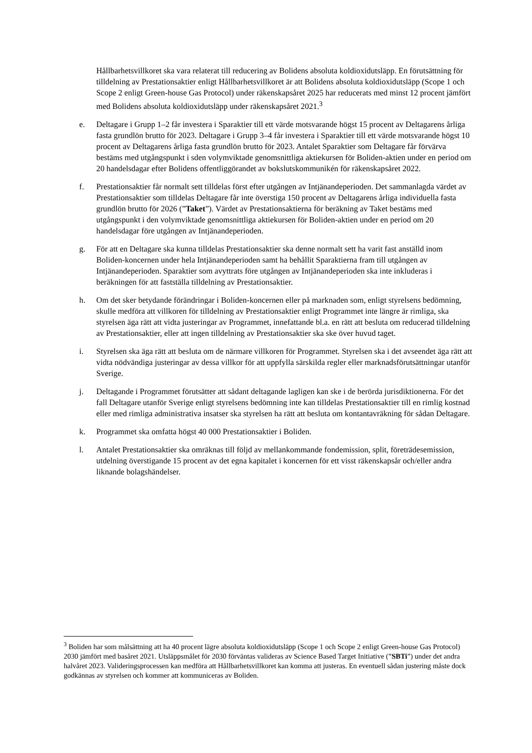Hållbarhetsvillkoret ska vara relaterat till reducering av Bolidens absoluta koldioxidutsläpp. En förutsättning för tilldelning av Prestationsaktier enligt Hållbarhetsvillkoret är att Bolidens absoluta koldioxidutsläpp (Scope 1 och Scope 2 enligt Green-house Gas Protocol) under räkenskapsåret 2025 har reducerats med minst 12 procent jämfört med Bolidens absoluta koldioxidutsläpp under räkenskapsåret 2021.<sup>3</sup>
e. Deltagare i Grupp 1–2 får investera i Sparaktier till ett värde motsvarande högst 15 procent av Deltagarens årliga fasta grundlön brutto för 2023. Deltagare i Grupp 3–4 får investera i Sparaktier till ett värde motsvarande högst 10 procent av Deltagarens årliga fasta grundlön brutto för 2023. Antalet Sparaktier som Deltagare får förvärva bestäms med utgångspunkt i sden volymviktade genomsnittliga aktiekursen för Boliden-aktien under en period om 20 handelsdagar efter Bolidens offentliggörandet av bokslutskommunikén för räkenskapsåret 2022.
f. Prestationsaktier får normalt sett tilldelas först efter utgången av Intjänandeperioden. Det sammanlagda värdet av Prestationsaktier som tilldelas Deltagare får inte överstiga 150 procent av Deltagarens årliga individuella fasta grundlön brutto för 2026 (”Taket”). Värdet av Prestationsaktierna för beräkning av Taket bestäms med utgångspunkt i den volymviktade genomsnittliga aktiekursen för Boliden-aktien under en period om 20 handelsdagar före utgången av Intjänandeperioden.
g. För att en Deltagare ska kunna tilldelas Prestationsaktier ska denne normalt sett ha varit fast anställd inom Boliden-koncernen under hela Intjänandeperioden samt ha behållit Sparaktierna fram till utgången av Intjänandeperioden. Sparaktier som avyttrats före utgången av Intjänandeperioden ska inte inkluderas i beräkningen för att fastställa tilldelning av Prestationsaktier.
h. Om det sker betydande förändringar i Boliden-koncernen eller på marknaden som, enligt styrelsens bedömning, skulle medföra att villkoren för tilldelning av Prestationsaktier enligt Programmet inte längre är rimliga, ska styrelsen äga rätt att vidta justeringar av Programmet, innefattande bl.a. en rätt att besluta om reducerad tilldelning av Prestationsaktier, eller att ingen tilldelning av Prestationsaktier ska ske över huvud taget.
i. Styrelsen ska äga rätt att besluta om de närmare villkoren för Programmet. Styrelsen ska i det avseendet äga rätt att vidta nödvändiga justeringar av dessa villkor för att uppfylla särskilda regler eller marknadsförutsättningar utanför Sverige.
j. Deltagande i Programmet förutsätter att sådant deltagande lagligen kan ske i de berörda jurisdiktionerna. För det fall Deltagare utanför Sverige enligt styrelsens bedömning inte kan tilldelas Prestationsaktier till en rimlig kostnad eller med rimliga administrativa insatser ska styrelsen ha rätt att besluta om kontantavräkning för sådan Deltagare.
k. Programmet ska omfatta högst 40 000 Prestationsaktier i Boliden.
l. Antalet Prestationsaktier ska omräknas till följd av mellankommande fondemission, split, företrädesemission, utdelning överstigande 15 procent av det egna kapitalet i koncernen för ett visst räkenskapsår och/eller andra liknande bolagshändelser.
<sup>3</sup> Boliden har som målsättning att ha 40 procent lägre absoluta koldioxidutsläpp (Scope 1 och Scope 2 enligt Green-house Gas Protocol) 2030 jämfört med basåret 2021. Utsläppsmålet för 2030 förväntas valideras av Science Based Target Initiative (”SBTi”) under det andra halvåret 2023. Valideringsprocessen kan medföra att Hållbarhetsvillkoret kan komma att justeras. En eventuell sådan justering måste dock godkännas av styrelsen och kommer att kommuniceras av Boliden.